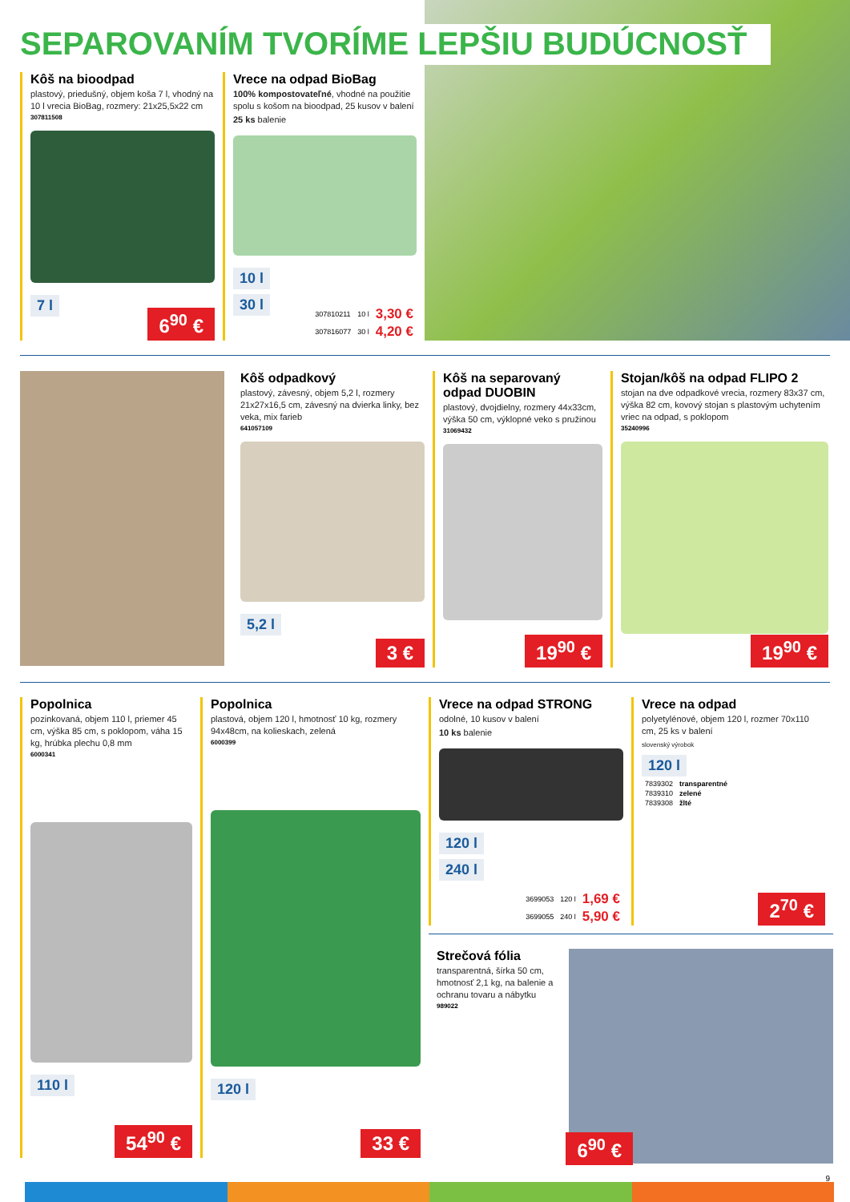SEPAROVANÍM TVORÍME LEPŠIU BUDÚCNOSŤ
Kôš na bioodpad
plastový, priedušný, objem koša 7 l, vhodný na 10 l vrecia BioBag, rozmery: 21x25,5x22 cm
307811508
7 l
6<sup>90</sup> €
Vrece na odpad BioBag
100% kompostovateľné, vhodné na použitie spolu s košom na bioodpad, 25 kusov v balení
25 ks balenie
10 l
30 l
| 307810211 | 10 l | 3,30 € |
| 307816077 | 30 l | 4,20 € |
Kôš odpadkový
plastový, závesný, objem 5,2 l, rozmery 21x27x16,5 cm, závesný na dvierka linky, bez veka, mix farieb
641057109
5,2 l
3 €
Kôš na separovaný odpad DUOBIN
plastový, dvojdielny, rozmery 44x33cm, výška 50 cm, výklopné veko s pružinou
31069432
19<sup>90</sup> €
Stojan/kôš na odpad FLIPO 2
stojan na dve odpadkové vrecia, rozmery 83x37 cm, výška 82 cm, kovový stojan s plastovým uchytením vriec na odpad, s poklopom
35240996
19<sup>90</sup> €
Popolnica
pozinkovaná, objem 110 l, priemer 45 cm, výška 85 cm, s poklopom, váha 15 kg, hrúbka plechu 0,8 mm
6000341
110 l
54<sup>90</sup> €
Popolnica
plastová, objem 120 l, hmotnosť 10 kg, rozmery 94x48cm, na kolieskach, zelená
6000399
120 l
33 €
Vrece na odpad STRONG
odolné, 10 kusov v balení
10 ks balenie
120 l
240 l
| 3699053 | 120 l | 1,69 € |
| 3699055 | 240 l | 5,90 € |
Vrece na odpad
polyetylénové, objem 120 l, rozmer 70x110 cm, 25 ks v balení
slovenský výrobok
120 l
| 7839302 | transparentné |
| 7839310 | zelené |
| 7839308 | žlté |
2<sup>70</sup> €
Strečová fólia
transparentná, šírka 50 cm, hmotnosť 2,1 kg, na balenie a ochranu tovaru a nábytku
989022
6<sup>90</sup> €
9